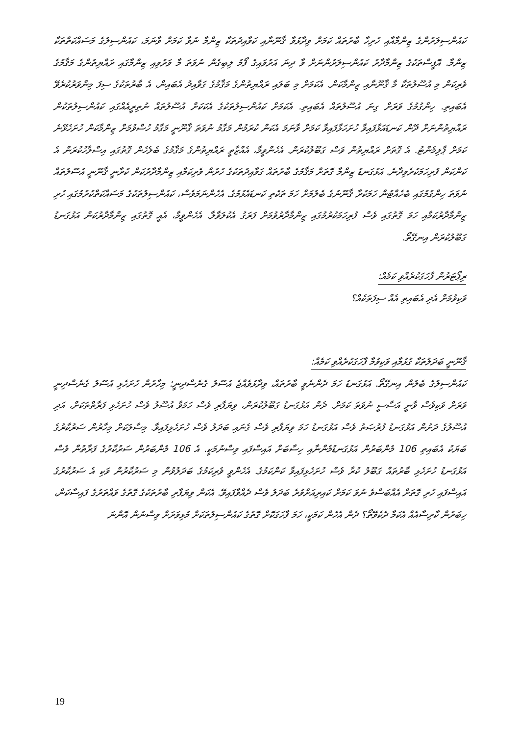ކައުންސިލަރުންގެ ޒިންމާއާއި ހުރިހާ ބާރުތައް ކަމަށް ވިދާޅުވާ ޤާނޫނާއި ކަވާއިދުތަކާ ޒިންމާ ނުވާ ކަމަށް ވާނަމަ، ކައުންސިލުގެ މަސައްކަތްތަކާ ޒިންމާ. އޮފީސްތަކުގެ ޒިންމާދާރު ކައުންސިލަރުންނަށް ވާ ދިނަ އަރުވައިގެ ފޯމު ލިބިގެން ނުވަތަ މާ ވަރުވިއި ޒިންމާގައި ރައްޔިތުންގެ މަޤާމުގެ ވެރިކަން މި އުސޫލުތަކާ މާ ޤާނޫނާއި ޒިންމާކަން. އެކަމަށް މި ބަލައި ރައްޔިތުންގެ މަޤާމުގެ ގަވާއިދު އެބައިން، އެ ބާރުތަކުގެ ސިފަ މިންވަރުކުރެވޭ އެބައިތި. ހިންގުމުގެ ވަރަށް ގިނަ އުސޫލުތައް އެބައިތި. އެކަމަށް ކައުންސިލުތަކުގެ އެކަކަށް އުސޫލުތައް ނުތިރީއެއްގައި ކައުންސިލުތަކުން ރައްޔިތުންނަށް ދޭން ކަނޑައަޅާފައިވާ ހުށަހަޅާފައިވާ ކަމަށް ވާނަމަ އެކަން ކުރަމުން މަގާމު ނުވަތަ ޤާނޫނީ މަގާމު ހުސްވުމަށް ޒިންމާކަން ހުށަހެޅޭނެ ކަމަށް ޕާލިމެންޓު. އެ ގޮތަށް ރައްޔިތުން ވަސް ގަބޫލުކުރަން. އެހެންވީމާ، އެއްޒާތީ ރައްޔިތުންގެ މަޤާމުގެ ބެލެހެން ގޮތުގައި އިސްލާހުކުރަން އެ ކަންކަން ފުރިހަމަކުރެވިދާނެ. އަޅުގަނޑު ޒިންމާ ގޮތަށް މަޤާމުގެ ބާރުތައް ގަވާއިދުތަކުގެ ހުރުން ވެރިކަމާއި ޒިންމާދާރުކަން ކުރާނީ ޤާނޫނީ އުސޫލުތައް ނުވަތަ ހިންގުމުގައި ބެހެއްޓުން ހަމަކުރާ ޤާނޫނުގެ ބެލުމަށް ހަމަ ތަކެތި ކަނޑައެޅުމުގެ. އެހެންނަމަވެސް، ކައުންސިލުތަކުގެ މަސައްކަތްކުރުމުގައި ހުރި ޒިންމާދާރުކަމާއި ހަމަ ގޮތުގައި ވެސް ފުރިހަމަކުރުމުގައި ޒިންމާދާރުވުމަށް ފަރަގު އެކުލަވާލާ. އެހެންވީމާ، އެއީ ގޮތުގައި ޒިންމާދާރުކަން އަޅުގަނޑު ގަބޫލުކުރަން އިނގޭތޯ.
ރިޕޯޓަރުން ފާހަގަކުރެއްވި ކަމެއް:
ވަކިވުމަށް އެދި އެބައިތި އެއް ސިފަތަކެއް؟
ޤާނޫނީ ބަދަލުތަކާ ގުޅުމާއި ވަކިވުމާ ފާހަގަކުރެއްވި ކަމެއް:
ކައުންސިލުގެ ބެލުން އިނގޭތޯ. އަޅުގަނޑު ހަމަ ދެންނެވީ ބާރުތައް، ވިދާޅުވެއްޖެ އުސޫލު ގެނެސްދިނީ؛ މިހާރުން ހުށަހެޅި އުސޫލު ގެނެސްދިނީ ވަރަށް ވަކިވެސް ވާނީ އަސާސީ ނުވަތަ ކަމަށް. ދެން އަޅުގަނޑު ގަބޫލުކުރަން، ވިޔަފާރި ވެސް ހަމަވާ އުސޫލު ވެސް ހުށަހެޅި ފަރާތްތަކަށް، އަދި އުސޫލުގެ ދަށުން އަޅުގަނޑު ފުރުޞަތު ވެސް އަޅުގަނޑު ހަމަ ވިޔަފާރި ވެސް ގެނައި ބަދަލު ވެސް ހުށަހެޅިފައިވާ. މިސާލަކަށް މިހާރުން ސަރުކާރުގެ ބަޔަކު އެބައިތި 106 މެންބަރުން އަޅުގަނޑުމެންނާއި ހިސާބަށް އައިސްފައި ވިސްނުމަކީ. އެ 106 މެންބަރުން ސަރުކާރުގެ ފަރާތުން ވެސް އަޅުގަނޑު ހުށަހެޅި ބާރުތައް ގަބޫލު ކުރާ ވެސް ހުށަހެޅިފައިވާ ކަންކަމުގެ. އެހެންވީ ވެރިކަމުގެ ބަދަލުވުން މި ސަރުކާރުން ވަކި އެ ސަރުކާރުގެ އައިސްފައި ހުރި ގޮތަށް އެއްބަސްވެ ނުވަ ކަމަށް ކައިރިއަށްވުރެ ބަދަލު ވެސް ދެއްވާފައިވޭ. އެކަން ވިޔަފާރި ބާރުތަކުގެ ގޮތުގެ ވައްތަރުގެ ފައިސާކަން، ހިބަރުން ކާރިސާއެއް އެކަމާ ދެކެވޭތޯ؟ ދެން އެހެން ކަމަކީ، ހަމަ ފާހަގަކޮށް ގޮތުގެ ކައުންސިލުތަކަށް މުޅިވަރަށް ވިސްނުން އޮންނަ
19